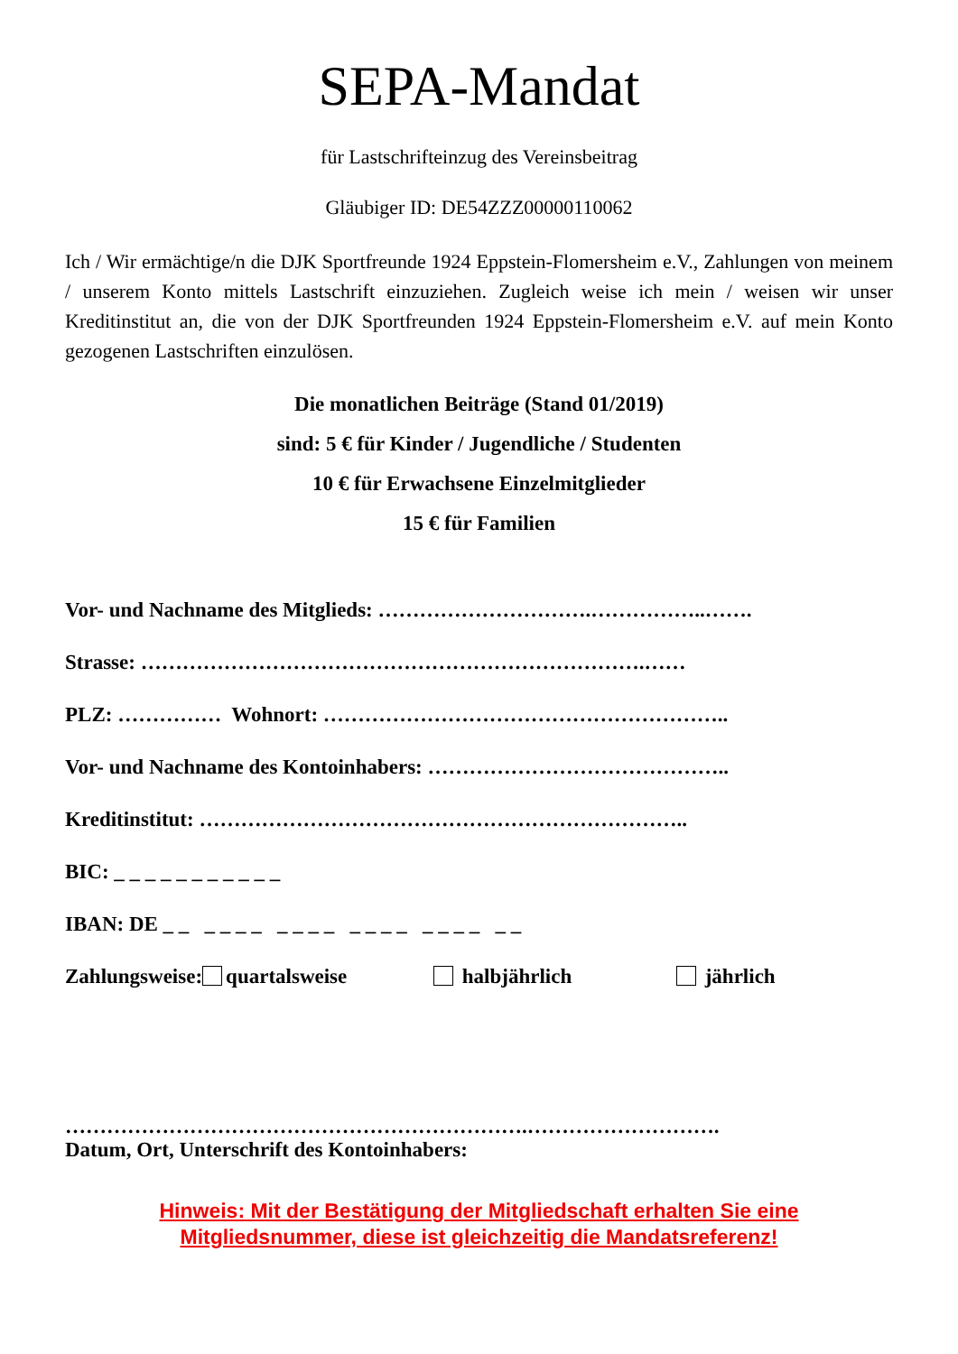SEPA-Mandat
für Lastschrifteinzug des Vereinsbeitrag
Gläubiger ID: DE54ZZZ00000110062
Ich / Wir ermächtige/n die DJK Sportfreunde 1924 Eppstein-Flomersheim e.V., Zahlungen von meinem / unserem Konto mittels Lastschrift einzuziehen. Zugleich weise ich mein / weisen wir unser Kreditinstitut an, die von der DJK Sportfreunden 1924 Eppstein-Flomersheim e.V. auf mein Konto gezogenen Lastschriften einzulösen.
Die monatlichen Beiträge (Stand 01/2019)
sind: 5 € für Kinder / Jugendliche / Studenten
10 € für Erwachsene Einzelmitglieder
15 € für Familien
Vor- und Nachname des Mitglieds: ………………………….……………..…….
Strasse: ……………………………………………………………….……
PLZ: …………… Wohnort: …………………………………………………..
Vor- und Nachname des Kontoinhabers: ……………………………………..
Kreditinstitut: ……………………………………………………………..
BIC: _ _ _ _ _ _ _ _ _ _ _
IBAN: DE _ _ _ _ _ _ _ _ _ _ _ _ _ _ _ _ _ _ _ _
Zahlungsweise: quartalsweise halbjährlich jährlich
………………………………………………………….……………………….
Datum, Ort, Unterschrift des Kontoinhabers:
Hinweis: Mit der Bestätigung der Mitgliedschaft erhalten Sie eine
Mitgliedsnummer, diese ist gleichzeitig die Mandatsreferenz!